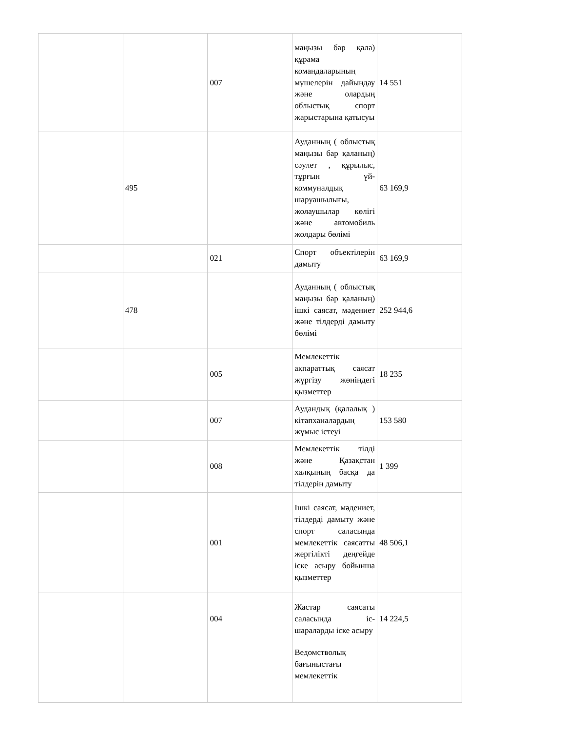| | | 007 | маңызы бар қала) құрама командаларының мүшелерін дайындау және олардың облыстық спорт жарыстарына қатысуы | 14 551 |
| | 495 | | Ауданның ( облыстық маңызы бар қаланың) сәулет , құрылыс, тұрғын үй-коммуналдық шаруашылығы, жолаушылар көлігі және автомобиль жолдары бөлімі | 63 169,9 |
| | | 021 | Спорт объектілерін дамыту | 63 169,9 |
| | 478 | | Ауданның ( облыстық маңызы бар қаланың) ішкі саясат, мәдениет және тілдерді дамыту бөлімі | 252 944,6 |
| | | 005 | Мемлекеттік ақпараттық саясат жүргізу жөніндегі қызметтер | 18 235 |
| | | 007 | Аудандық (қалалық ) кітапханалардың жұмыс істеуі | 153 580 |
| | | 008 | Мемлекеттік тілді және Қазақстан халқының басқа да тілдерін дамыту | 1 399 |
| | | 001 | Ішкі саясат, мәдениет, тілдерді дамыту және спорт саласында мемлекеттік саясатты жергілікті деңгейде іске асыру бойынша қызметтер | 48 506,1 |
| | | 004 | Жастар саясаты саласында іс-шараларды іске асыру | 14 224,5 |
| | | | Ведомстволық бағыныстағы мемлекеттік | |